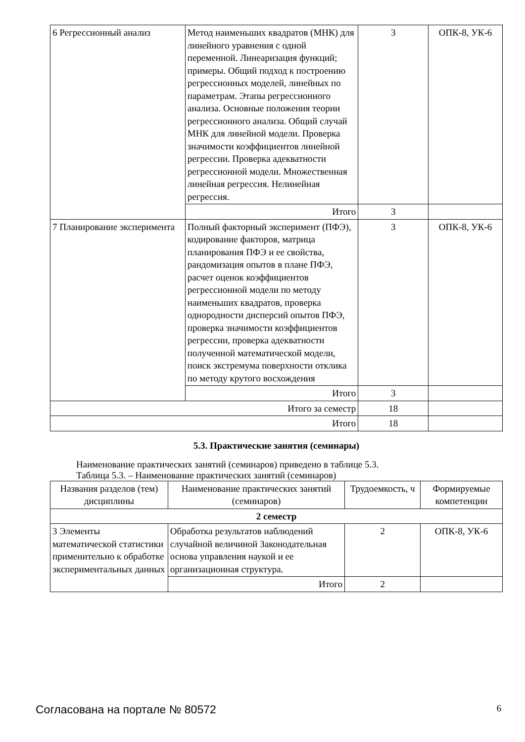| 6 Регрессионный анализ | Метод наименьших квадратов (МНК) для линейного уравнения с одной переменной. Линеаризация функций; примеры. Общий подход к построению регрессионных моделей, линейных по параметрам. Этапы регрессионного анализа. Основные положения теории регрессионного анализа. Общий случай МНК для линейной модели. Проверка значимости коэффициентов линейной регрессии. Проверка адекватности регрессионной модели. Множественная линейная регрессия. Нелинейная регрессия. | 3 | ОПК-8, УК-6 |
| | Итого | 3 | |
| 7 Планирование эксперимента | Полный факторный эксперимент (ПФЭ), кодирование факторов, матрица планирования ПФЭ и ее свойства, рандомизация опытов в плане ПФЭ, расчет оценок коэффициентов регрессионной модели по методу наименьших квадратов, проверка однородности дисперсий опытов ПФЭ, проверка значимости коэффициентов регрессии, проверка адекватности полученной математической модели, поиск экстремума поверхности отклика по методу крутого восхождения | 3 | ОПК-8, УК-6 |
| | Итого | 3 | |
| Итого за семестр | | 18 | |
| Итого | | 18 | |
5.3. Практические занятия (семинары)
Наименование практических занятий (семинаров) приведено в таблице 5.3.
Таблица 5.3. – Наименование практических занятий (семинаров)
| Названия разделов (тем) дисциплины | Наименование практических занятий (семинаров) | Трудоемкость, ч | Формируемые компетенции |
| --- | --- | --- | --- |
| 2 семестр | | | |
| 3 Элементы математической статистики применительно к обработке экспериментальных данных | Обработка результатов наблюдений случайной величиной Законодательная основа управления наукой и ее организационная структура. | 2 | ОПК-8, УК-6 |
| | Итого | 2 | |
Согласована на портале № 80572 6